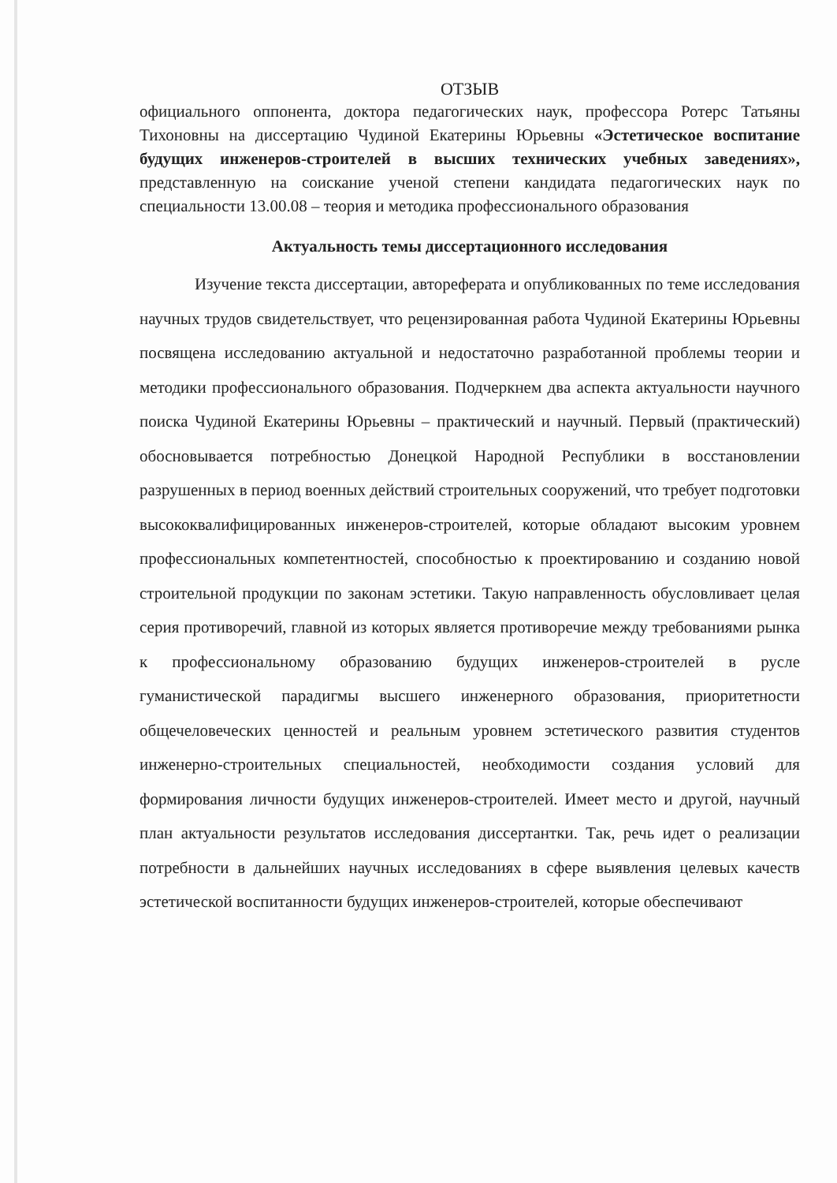ОТЗЫВ
официального оппонента, доктора педагогических наук, профессора Ротерс Татьяны Тихоновны на диссертацию Чудиной Екатерины Юрьевны «Эстетическое воспитание будущих инженеров-строителей в высших технических учебных заведениях», представленную на соискание ученой степени кандидата педагогических наук по специальности 13.00.08 – теория и методика профессионального образования
Актуальность темы диссертационного исследования
Изучение текста диссертации, автореферата и опубликованных по теме исследования научных трудов свидетельствует, что рецензированная работа Чудиной Екатерины Юрьевны посвящена исследованию актуальной и недостаточно разработанной проблемы теории и методики профессионального образования. Подчеркнем два аспекта актуальности научного поиска Чудиной Екатерины Юрьевны – практический и научный. Первый (практический) обосновывается потребностью Донецкой Народной Республики в восстановлении разрушенных в период военных действий строительных сооружений, что требует подготовки высококвалифицированных инженеров-строителей, которые обладают высоким уровнем профессиональных компетентностей, способностью к проектированию и созданию новой строительной продукции по законам эстетики. Такую направленность обусловливает целая серия противоречий, главной из которых является противоречие между требованиями рынка к профессиональному образованию будущих инженеров-строителей в русле гуманистической парадигмы высшего инженерного образования, приоритетности общечеловеческих ценностей и реальным уровнем эстетического развития студентов инженерно-строительных специальностей, необходимости создания условий для формирования личности будущих инженеров-строителей. Имеет место и другой, научный план актуальности результатов исследования диссертантки. Так, речь идет о реализации потребности в дальнейших научных исследованиях в сфере выявления целевых качеств эстетической воспитанности будущих инженеров-строителей, которые обеспечивают